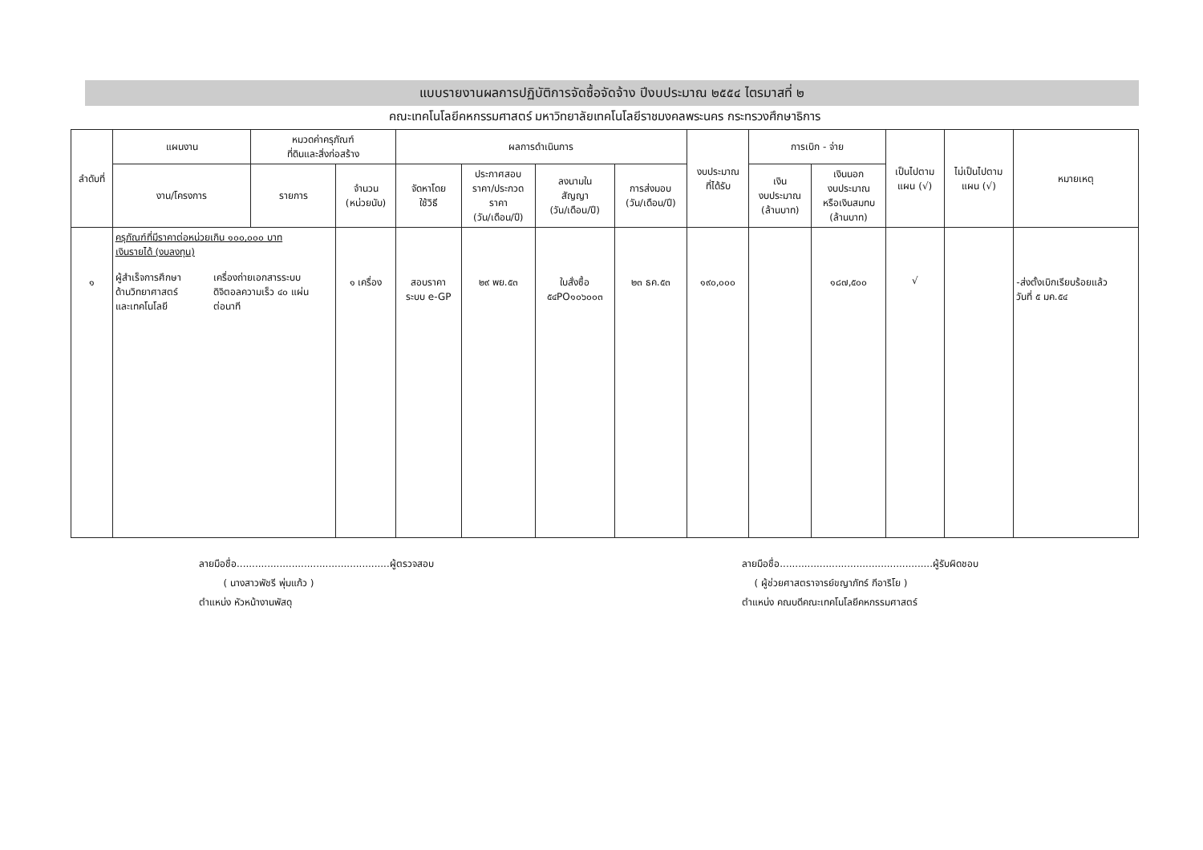แบบรายงานผลการปฏิบัติการจัดซื้อจัดจ้าง ปีงบประมาณ ๒๕๕๔ ไตรมาสที่ ๒
คณะเทคโนโลยีคหกรรมศาสตร์ มหาวิทยาลัยเทคโนโลยีราชมงคลพระนคร กระทรวงศึกษาธิการ
| ลำดับที่ | แผนงาน | หมวดค่าครุภัณฑ์ ที่ดินและสิ่งก่อสร้าง | | ผลการดำเนินการ | | | | งบประมาณ ที่ได้รับ | การเบิก - จ่าย | | เป็นไปตาม แผน (√) | ไม่เป็นไปตาม แผน (√) | หมายเหตุ |
| --- | --- | --- | --- | --- | --- | --- | --- | --- | --- | --- | --- | --- | --- |
| | งาน/โครงการ | รายการ | จำนวน (หน่วยนับ) | จัดหาโดย ใช้วิธี | ประกาศสอบ ราคา/ประกวด ราคา (วัน/เดือน/ปี) | ลงนามใน สัญญา (วัน/เดือน/ปี) | การส่งมอบ (วัน/เดือน/ปี) | | เงิน งบประมาณ (ล้านบาท) | เงินนอก งบประมาณ หรือเงินสมทบ (ล้านบาท) | | | |
| ๑ | ครุภัณฑ์ที่มีราคาต่อหน่วยเกิน ๑๐๐,๐๐๐ บาท เงินรายได้ (งบลงทุน) ผู้สำเร็จการศึกษา ด้านวิทยาศาสตร์ และเทคโนโลยี เครื่องถ่ายเอกสารระบบ ดิจิตอลความเร็ว ๔๐ แผ่น ต่อนาที | | ๑ เครื่อง | สอบราคา ระบบ e-GP | ๒๙ พย.๕๓ | ใบสั่งซื้อ ๕๔PO๑๐๖๐๐๓ | ๒๓ ธค.๕๓ | ๑๙๐,๐๐๐ | | ๑๘๗,๕๐๐ | √ | | -ส่งตั้งเบิกเรียบร้อยแล้ว วันที่ ๕ มค.๕๔ |
ลายมือชื่อ..................................................ผู้ตรวจสอบ
( นางสาวพัชรี พุ่มแก้ว )
ตำแหน่ง หัวหน้างานพัสดุ
ลายมือชื่อ..................................................ผู้รับผิดชอบ
( ผู้ช่วยศาสตราจารย์ขญาภัทร์ กีอาริโย )
ตำแหน่ง คณบดีคณะเทคโนโลยีคหกรรมศาสตร์